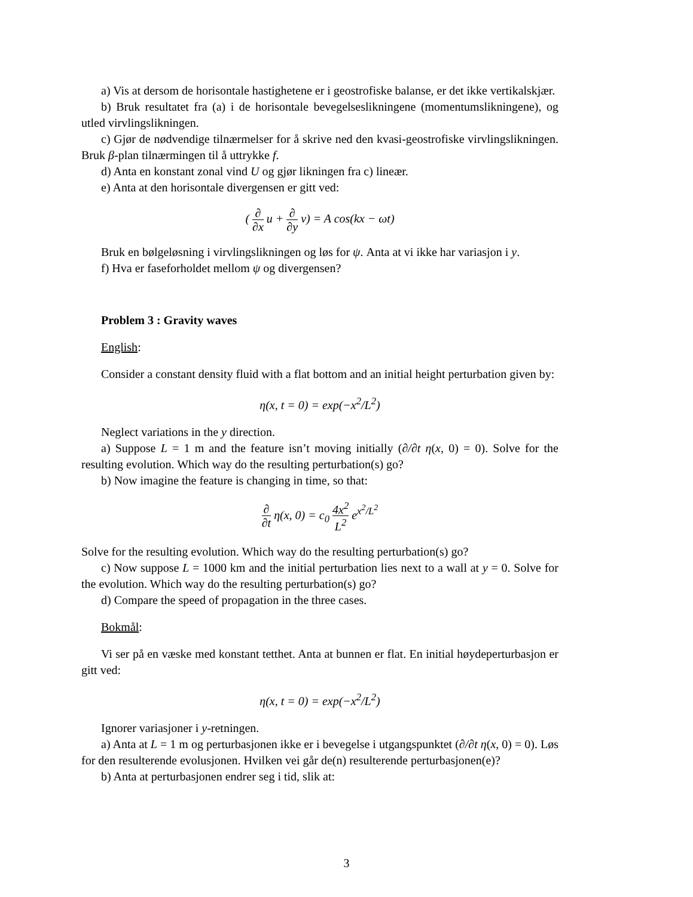a) Vis at dersom de horisontale hastighetene er i geostrofiske balanse, er det ikke vertikalskjær.
b) Bruk resultatet fra (a) i de horisontale bevegelseslikningene (momentumslikningene), og utled virvlingslikningen.
c) Gjør de nødvendige tilnærmelser for å skrive ned den kvasi-geostrofiske virvlingslikningen. Bruk β-plan tilnærmingen til å uttrykke f.
d) Anta en konstant zonal vind U og gjør likningen fra c) lineær.
e) Anta at den horisontale divergensen er gitt ved:
( ∂ ∂x u + ∂ ∂y v) = A cos(kx − ωt)
Bruk en bølgeløsning i virvlingslikningen og løs for ψ. Anta at vi ikke har variasjon i y.
f) Hva er faseforholdet mellom ψ og divergensen?
Problem 3 : Gravity waves
English:
Consider a constant density fluid with a flat bottom and an initial height perturbation given by:
η(x, t = 0) = exp(−x<sup>2</sup>/L<sup>2</sup>)
Neglect variations in the y direction.
a) Suppose L = 1 m and the feature isn’t moving initially (∂/∂t η(x, 0) = 0). Solve for the resulting evolution. Which way do the resulting perturbation(s) go?
b) Now imagine the feature is changing in time, so that:
∂ ∂t η(x, 0) = c<sub>0</sub> 4x<sup>2</sup> L<sup>2</sup> e<sup>x<sup>2</sup>/L<sup>2</sup></sup>
Solve for the resulting evolution. Which way do the resulting perturbation(s) go?
c) Now suppose L = 1000 km and the initial perturbation lies next to a wall at y = 0. Solve for the evolution. Which way do the resulting perturbation(s) go?
d) Compare the speed of propagation in the three cases.
Bokmål:
Vi ser på en væske med konstant tetthet. Anta at bunnen er flat. En initial høydeperturbasjon er gitt ved:
η(x, t = 0) = exp(−x<sup>2</sup>/L<sup>2</sup>)
Ignorer variasjoner i y-retningen.
a) Anta at L = 1 m og perturbasjonen ikke er i bevegelse i utgangspunktet (∂/∂t η(x, 0) = 0). Løs for den resulterende evolusjonen. Hvilken vei går de(n) resulterende perturbasjonen(e)?
b) Anta at perturbasjonen endrer seg i tid, slik at:
3